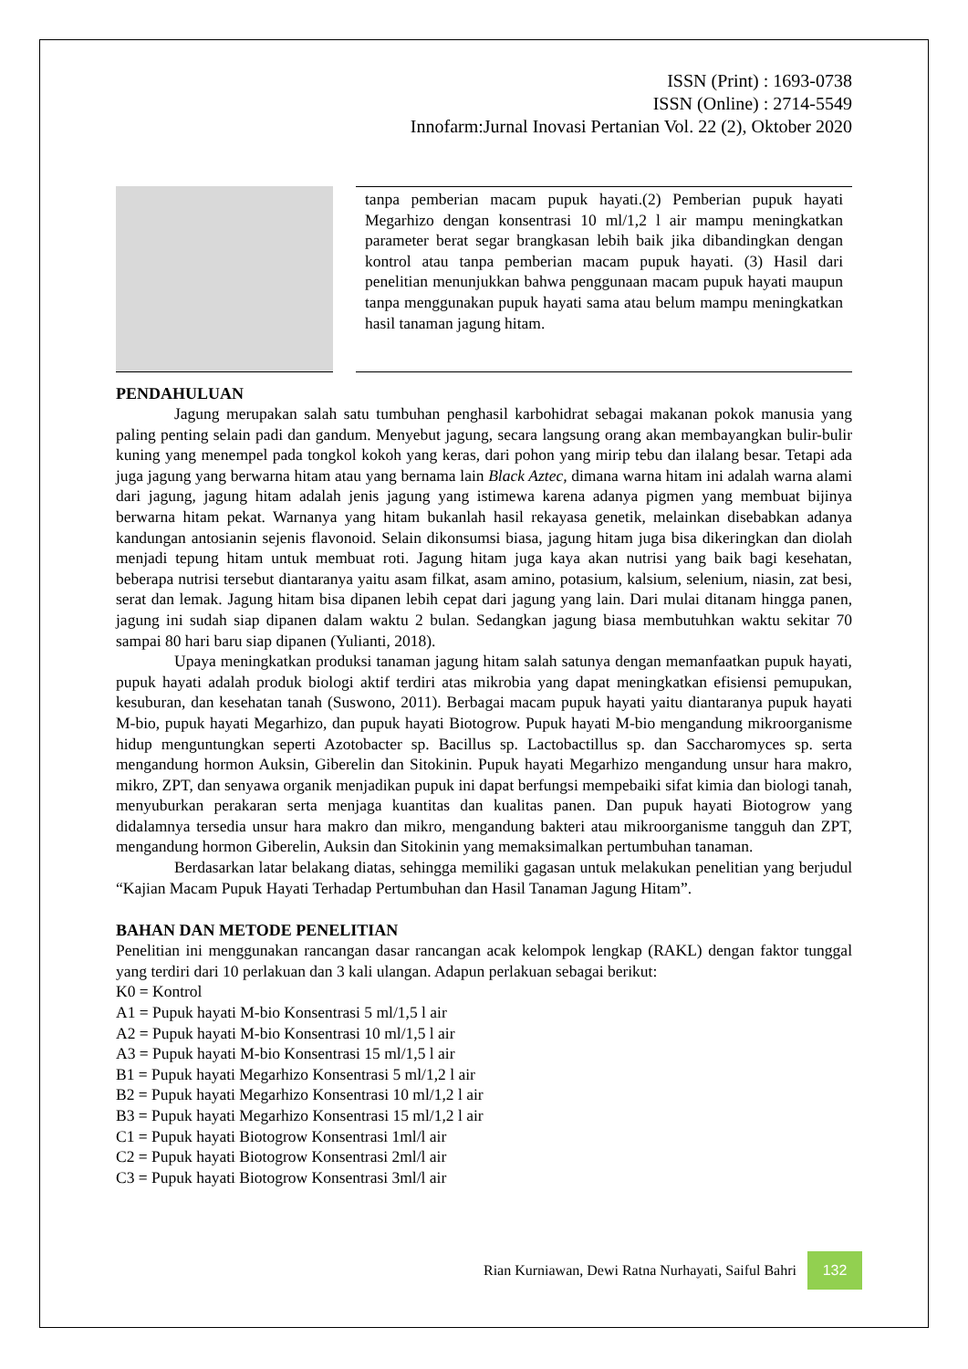ISSN (Print) : 1693-0738
ISSN (Online) : 2714-5549
Innofarm:Jurnal Inovasi Pertanian Vol. 22 (2), Oktober 2020
tanpa pemberian macam pupuk hayati.(2) Pemberian pupuk hayati Megarhizo dengan konsentrasi 10 ml/1,2 l air mampu meningkatkan parameter berat segar brangkasan lebih baik jika dibandingkan dengan kontrol atau tanpa pemberian macam pupuk hayati. (3) Hasil dari penelitian menunjukkan bahwa penggunaan macam pupuk hayati maupun tanpa menggunakan pupuk hayati sama atau belum mampu meningkatkan hasil tanaman jagung hitam.
PENDAHULUAN
Jagung merupakan salah satu tumbuhan penghasil karbohidrat sebagai makanan pokok manusia yang paling penting selain padi dan gandum. Menyebut jagung, secara langsung orang akan membayangkan bulir-bulir kuning yang menempel pada tongkol kokoh yang keras, dari pohon yang mirip tebu dan ilalang besar. Tetapi ada juga jagung yang berwarna hitam atau yang bernama lain Black Aztec, dimana warna hitam ini adalah warna alami dari jagung, jagung hitam adalah jenis jagung yang istimewa karena adanya pigmen yang membuat bijinya berwarna hitam pekat. Warnanya yang hitam bukanlah hasil rekayasa genetik, melainkan disebabkan adanya kandungan antosianin sejenis flavonoid. Selain dikonsumsi biasa, jagung hitam juga bisa dikeringkan dan diolah menjadi tepung hitam untuk membuat roti. Jagung hitam juga kaya akan nutrisi yang baik bagi kesehatan, beberapa nutrisi tersebut diantaranya yaitu asam filkat, asam amino, potasium, kalsium, selenium, niasin, zat besi, serat dan lemak. Jagung hitam bisa dipanen lebih cepat dari jagung yang lain. Dari mulai ditanam hingga panen, jagung ini sudah siap dipanen dalam waktu 2 bulan. Sedangkan jagung biasa membutuhkan waktu sekitar 70 sampai 80 hari baru siap dipanen (Yulianti, 2018).
Upaya meningkatkan produksi tanaman jagung hitam salah satunya dengan memanfaatkan pupuk hayati, pupuk hayati adalah produk biologi aktif terdiri atas mikrobia yang dapat meningkatkan efisiensi pemupukan, kesuburan, dan kesehatan tanah (Suswono, 2011). Berbagai macam pupuk hayati yaitu diantaranya pupuk hayati M-bio, pupuk hayati Megarhizo, dan pupuk hayati Biotogrow. Pupuk hayati M-bio mengandung mikroorganisme hidup menguntungkan seperti Azotobacter sp. Bacillus sp. Lactobactillus sp. dan Saccharomyces sp. serta mengandung hormon Auksin, Giberelin dan Sitokinin. Pupuk hayati Megarhizo mengandung unsur hara makro, mikro, ZPT, dan senyawa organik menjadikan pupuk ini dapat berfungsi mempebaiki sifat kimia dan biologi tanah, menyuburkan perakaran serta menjaga kuantitas dan kualitas panen. Dan pupuk hayati Biotogrow yang didalamnya tersedia unsur hara makro dan mikro, mengandung bakteri atau mikroorganisme tangguh dan ZPT, mengandung hormon Giberelin, Auksin dan Sitokinin yang memaksimalkan pertumbuhan tanaman.
Berdasarkan latar belakang diatas, sehingga memiliki gagasan untuk melakukan penelitian yang berjudul “Kajian Macam Pupuk Hayati Terhadap Pertumbuhan dan Hasil Tanaman Jagung Hitam”.
BAHAN DAN METODE PENELITIAN
Penelitian ini menggunakan rancangan dasar rancangan acak kelompok lengkap (RAKL) dengan faktor tunggal yang terdiri dari 10 perlakuan dan 3 kali ulangan. Adapun perlakuan sebagai berikut:
K0 = Kontrol
A1 = Pupuk hayati M-bio Konsentrasi 5 ml/1,5 l air
A2 = Pupuk hayati M-bio Konsentrasi 10 ml/1,5 l air
A3 = Pupuk hayati M-bio Konsentrasi 15 ml/1,5 l air
B1 = Pupuk hayati Megarhizo Konsentrasi 5 ml/1,2 l air
B2 = Pupuk hayati Megarhizo Konsentrasi 10 ml/1,2 l air
B3 = Pupuk hayati Megarhizo Konsentrasi 15 ml/1,2 l air
C1 = Pupuk hayati Biotogrow Konsentrasi 1ml/l air
C2 = Pupuk hayati Biotogrow Konsentrasi 2ml/l air
C3 = Pupuk hayati Biotogrow Konsentrasi 3ml/l air
Rian Kurniawan, Dewi Ratna Nurhayati, Saiful Bahri 132